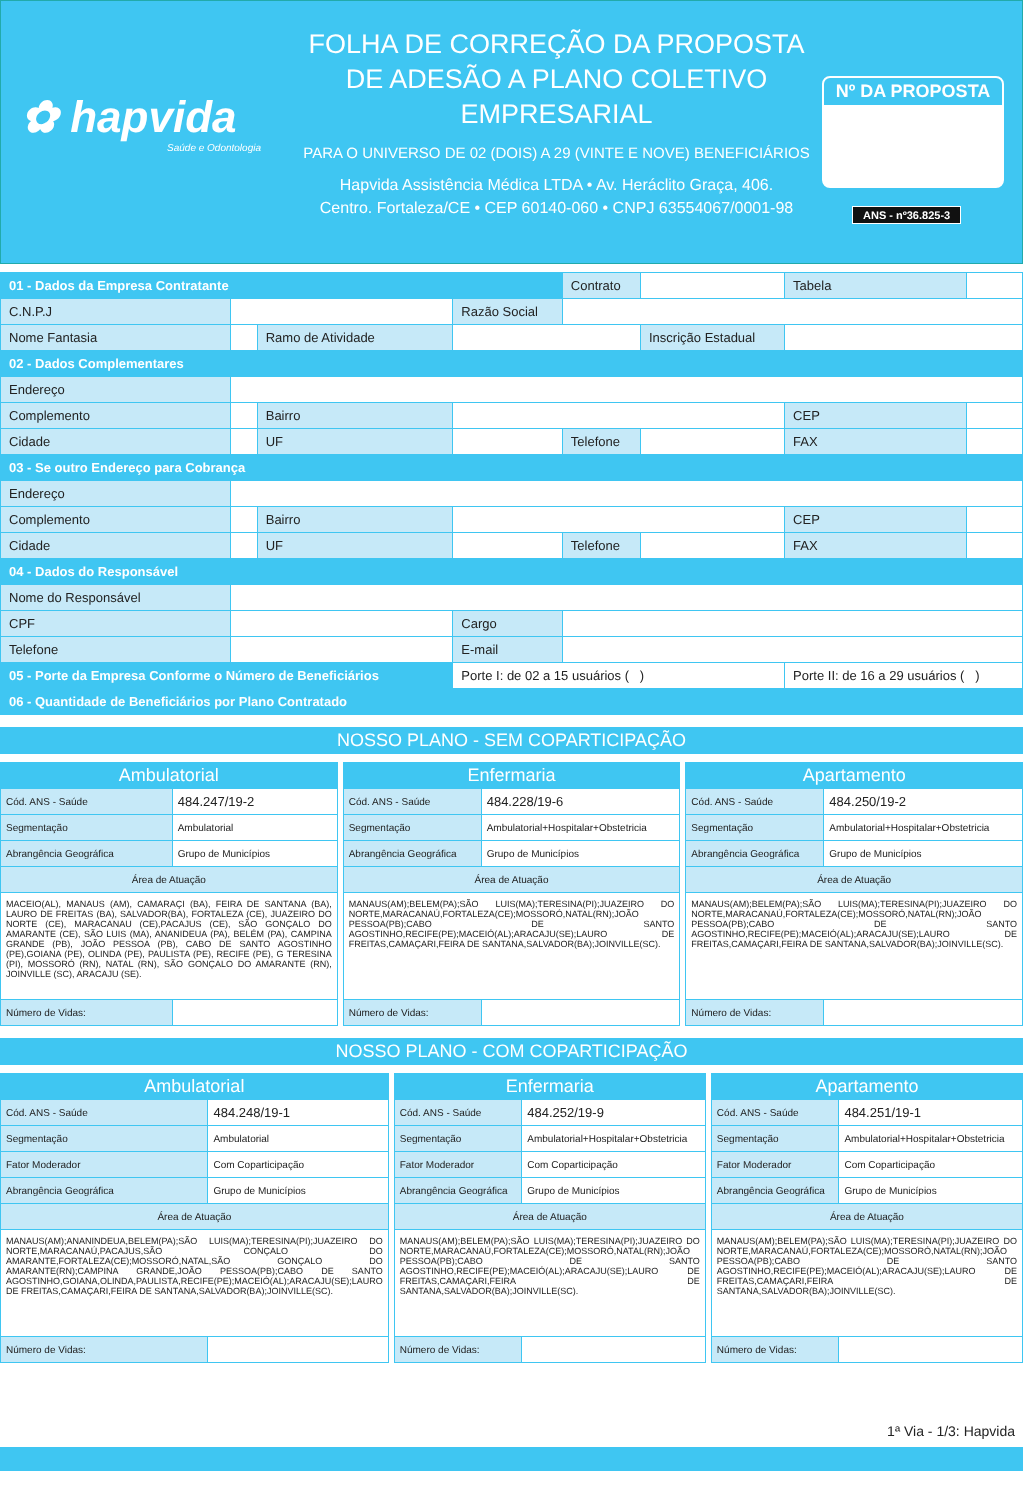✿ hapvida
Saúde e Odontologia
FOLHA DE CORREÇÃO DA PROPOSTA
DE ADESÃO A PLANO COLETIVO
EMPRESARIAL
PARA O UNIVERSO DE 02 (DOIS) A 29 (VINTE E NOVE) BENEFICIÁRIOS
Hapvida Assistência Médica LTDA • Av. Heráclito Graça, 406.
Centro. Fortaleza/CE • CEP 60140-060 • CNPJ 63554067/0001-98
Nº DA PROPOSTA
ANS - nº36.825-3
| 01 - Dados da Empresa Contratante | | | | Contrato | | Tabela | |
| C.N.P.J | | | Razão Social | | | | |
| Nome Fantasia | | Ramo de Atividade | | | Inscrição Estadual | | |
| 02 - Dados Complementares | | | | | | | |
| Endereço | | | | | | | |
| Complemento | | Bairro | | | | CEP | |
| Cidade | | UF | | Telefone | | FAX | |
| 03 - Se outro Endereço para Cobrança | | | | | | | |
| Endereço | | | | | | | |
| Complemento | | Bairro | | | | CEP | |
| Cidade | | UF | | Telefone | | FAX | |
| 04 - Dados do Responsável | | | | | | | |
| Nome do Responsável | | | | | | | |
| CPF | | | Cargo | | | | |
| Telefone | | | E-mail | | | | |
| 05 - Porte da Empresa Conforme o Número de Beneficiários | | | Porte I: de 02 a 15 usuários ( ) | | | Porte II: de 16 a 29 usuários ( ) | |
| 06 - Quantidade de Beneficiários por Plano Contratado | | | | | | | |
NOSSO PLANO - SEM COPARTICIPAÇÃO
| Ambulatorial | |
| Cód. ANS - Saúde | 484.247/19-2 |
| Segmentação | Ambulatorial |
| Abrangência Geográfica | Grupo de Municípios |
| Área de Atuação | |
| MACEIO(AL), MANAUS (AM), CAMARAÇI (BA), FEIRA DE SANTANA (BA), LAURO DE FREITAS (BA), SALVADOR(BA), FORTALEZA (CE), JUAZEIRO DO NORTE (CE), MARACANAU (CE),PACAJUS (CE), SÃO GONÇALO DO AMARANTE (CE), SÃO LUIS (MA), ANANIDEUA (PA), BELÉM (PA), CAMPINA GRANDE (PB), JOÃO PESSOA (PB), CABO DE SANTO AGOSTINHO (PE),GOIANA (PE), OLINDA (PE), PAULISTA (PE), RECIFE (PE), G TERESINA (PI), MOSSORÓ (RN), NATAL (RN), SÃO GONÇALO DO AMARANTE (RN), JOINVILLE (SC), ARACAJU (SE). | |
| Número de Vidas: | |
| Enfermaria | |
| Cód. ANS - Saúde | 484.228/19-6 |
| Segmentação | Ambulatorial+Hospitalar+Obstetricia |
| Abrangência Geográfica | Grupo de Municípios |
| Área de Atuação | |
| MANAUS(AM);BELEM(PA);SÃO LUIS(MA);TERESINA(PI);JUAZEIRO DO NORTE,MARACANAÚ,FORTALEZA(CE);MOSSORÓ,NATAL(RN);JOÃO PESSOA(PB);CABO DE SANTO AGOSTINHO,RECIFE(PE);MACEIÓ(AL);ARACAJU(SE);LAURO DE FREITAS,CAMAÇARI,FEIRA DE SANTANA,SALVADOR(BA);JOINVILLE(SC). | |
| Número de Vidas: | |
| Apartamento | |
| Cód. ANS - Saúde | 484.250/19-2 |
| Segmentação | Ambulatorial+Hospitalar+Obstetricia |
| Abrangência Geográfica | Grupo de Municípios |
| Área de Atuação | |
| MANAUS(AM);BELEM(PA);SÃO LUIS(MA);TERESINA(PI);JUAZEIRO DO NORTE,MARACANAÚ,FORTALEZA(CE);MOSSORÓ,NATAL(RN);JOÃO PESSOA(PB);CABO DE SANTO AGOSTINHO,RECIFE(PE);MACEIÓ(AL);ARACAJU(SE);LAURO DE FREITAS,CAMAÇARI,FEIRA DE SANTANA,SALVADOR(BA);JOINVILLE(SC). | |
| Número de Vidas: | |
NOSSO PLANO - COM COPARTICIPAÇÃO
| Ambulatorial | |
| Cód. ANS - Saúde | 484.248/19-1 |
| Segmentação | Ambulatorial |
| Fator Moderador | Com Coparticipação |
| Abrangência Geográfica | Grupo de Municípios |
| Área de Atuação | |
| MANAUS(AM);ANANINDEUA,BELEM(PA);SÃO LUIS(MA);TERESINA(PI);JUAZEIRO DO NORTE,MARACANAÚ,PACAJUS,SÃO CONÇALO DO AMARANTE,FORTALEZA(CE);MOSSORÓ,NATAL,SÃO GONÇALO DO AMARANTE(RN);CAMPINA GRANDE,JOÃO PESSOA(PB);CABO DE SANTO AGOSTINHO,GOIANA,OLINDA,PAULISTA,RECIFE(PE);MACEIÓ(AL);ARACAJU(SE);LAURO DE FREITAS,CAMAÇARI,FEIRA DE SANTANA,SALVADOR(BA);JOINVILLE(SC). | |
| Número de Vidas: | |
| Enfermaria | |
| Cód. ANS - Saúde | 484.252/19-9 |
| Segmentação | Ambulatorial+Hospitalar+Obstetricia |
| Fator Moderador | Com Coparticipação |
| Abrangência Geográfica | Grupo de Municípios |
| Área de Atuação | |
| MANAUS(AM);BELEM(PA);SÃO LUIS(MA);TERESINA(PI);JUAZEIRO DO NORTE,MARACANAÚ,FORTALEZA(CE);MOSSORÓ,NATAL(RN);JOÃO PESSOA(PB);CABO DE SANTO AGOSTINHO,RECIFE(PE);MACEIÓ(AL);ARACAJU(SE);LAURO DE FREITAS,CAMAÇARI,FEIRA DE SANTANA,SALVADOR(BA);JOINVILLE(SC). | |
| Número de Vidas: | |
| Apartamento | |
| Cód. ANS - Saúde | 484.251/19-1 |
| Segmentação | Ambulatorial+Hospitalar+Obstetricia |
| Fator Moderador | Com Coparticipação |
| Abrangência Geográfica | Grupo de Municípios |
| Área de Atuação | |
| MANAUS(AM);BELEM(PA);SÃO LUIS(MA);TERESINA(PI);JUAZEIRO DO NORTE,MARACANAÚ,FORTALEZA(CE);MOSSORÓ,NATAL(RN);JOÃO PESSOA(PB);CABO DE SANTO AGOSTINHO,RECIFE(PE);MACEIÓ(AL);ARACAJU(SE);LAURO DE FREITAS,CAMAÇARI,FEIRA DE SANTANA,SALVADOR(BA);JOINVILLE(SC). | |
| Número de Vidas: | |
1ª Via - 1/3: Hapvida